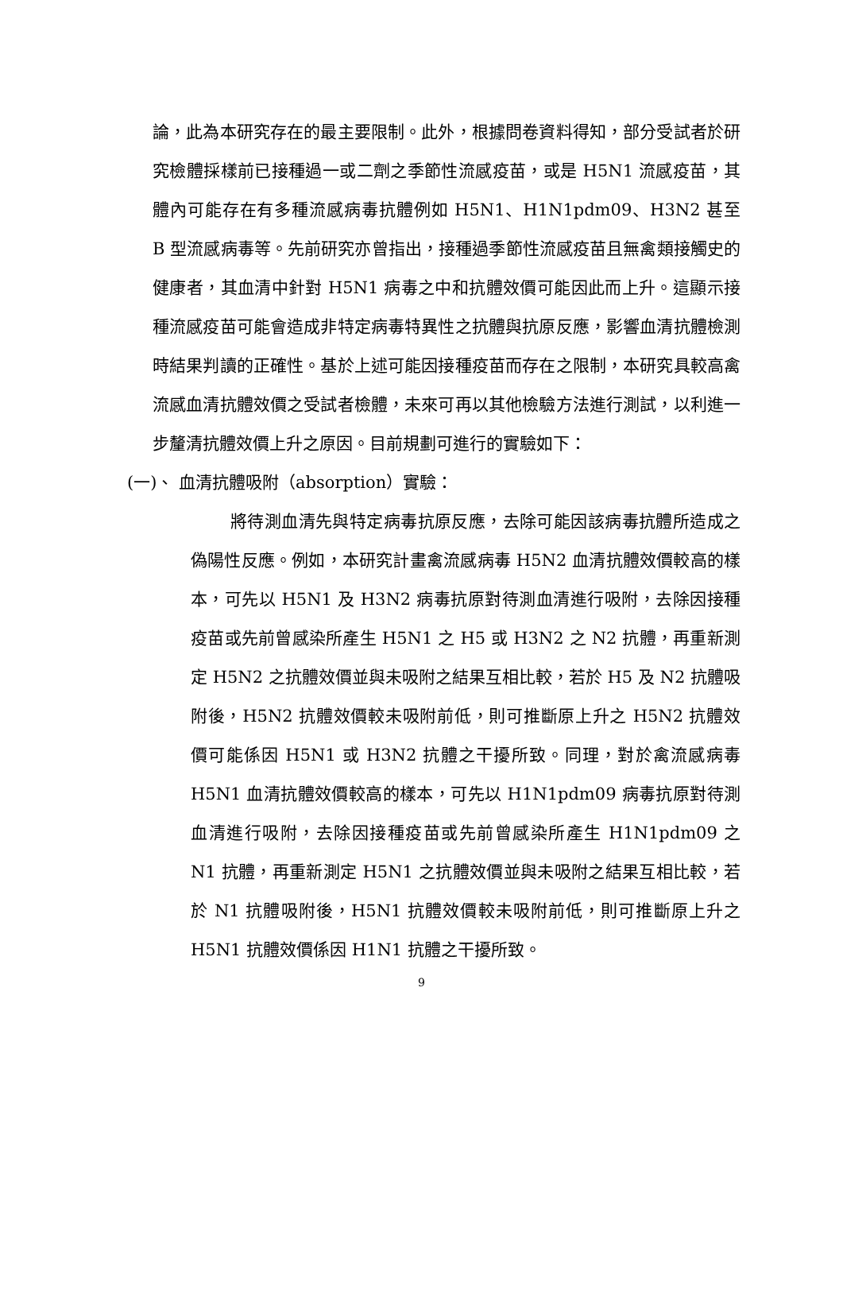論，此為本研究存在的最主要限制。此外，根據問卷資料得知，部分受試者於研究檢體採樣前已接種過一或二劑之季節性流感疫苗，或是 H5N1 流感疫苗，其體內可能存在有多種流感病毒抗體例如 H5N1、H1N1pdm09、H3N2 甚至 B 型流感病毒等。先前研究亦曾指出，接種過季節性流感疫苗且無禽類接觸史的健康者，其血清中針對 H5N1 病毒之中和抗體效價可能因此而上升。這顯示接種流感疫苗可能會造成非特定病毒特異性之抗體與抗原反應，影響血清抗體檢測時結果判讀的正確性。基於上述可能因接種疫苗而存在之限制，本研究具較高禽流感血清抗體效價之受試者檢體，未來可再以其他檢驗方法進行測試，以利進一步釐清抗體效價上升之原因。目前規劃可進行的實驗如下：
(一)、 血清抗體吸附（absorption）實驗：
將待測血清先與特定病毒抗原反應，去除可能因該病毒抗體所造成之偽陽性反應。例如，本研究計畫禽流感病毒 H5N2 血清抗體效價較高的樣本，可先以 H5N1 及 H3N2 病毒抗原對待測血清進行吸附，去除因接種疫苗或先前曾感染所產生 H5N1 之 H5 或 H3N2 之 N2 抗體，再重新測定 H5N2 之抗體效價並與未吸附之結果互相比較，若於 H5 及 N2 抗體吸附後，H5N2 抗體效價較未吸附前低，則可推斷原上升之 H5N2 抗體效價可能係因 H5N1 或 H3N2 抗體之干擾所致。同理，對於禽流感病毒 H5N1 血清抗體效價較高的樣本，可先以 H1N1pdm09 病毒抗原對待測血清進行吸附，去除因接種疫苗或先前曾感染所產生 H1N1pdm09 之 N1 抗體，再重新測定 H5N1 之抗體效價並與未吸附之結果互相比較，若於 N1 抗體吸附後，H5N1 抗體效價較未吸附前低，則可推斷原上升之 H5N1 抗體效價係因 H1N1 抗體之干擾所致。
9